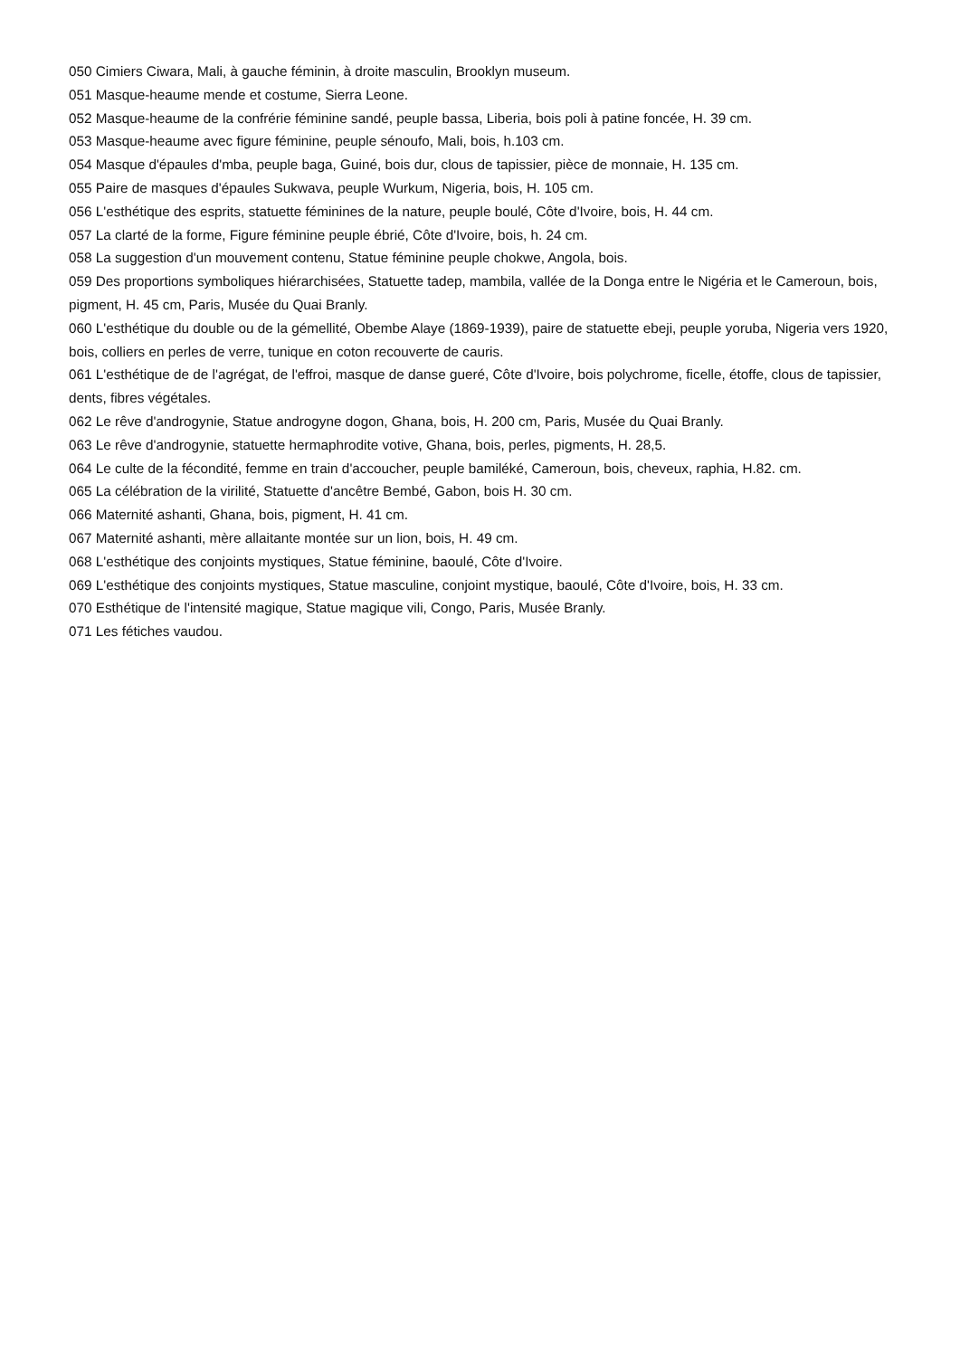050 Cimiers Ciwara, Mali, à gauche féminin, à droite masculin, Brooklyn museum.
051 Masque-heaume mende et costume, Sierra Leone.
052 Masque-heaume de la confrérie féminine sandé, peuple bassa, Liberia, bois poli à patine foncée, H. 39 cm.
053 Masque-heaume avec figure féminine, peuple sénoufo, Mali, bois, h.103 cm.
054 Masque d'épaules d'mba, peuple baga, Guiné, bois dur, clous de tapissier, pièce de monnaie, H. 135 cm.
055 Paire de masques d'épaules Sukwava, peuple Wurkum, Nigeria, bois, H. 105 cm.
056 L'esthétique des esprits, statuette féminines de la nature, peuple boulé, Côte d'Ivoire, bois, H. 44 cm.
057 La clarté de la forme, Figure féminine peuple ébrié, Côte d'Ivoire, bois, h. 24 cm.
058 La suggestion d'un mouvement contenu, Statue féminine peuple chokwe, Angola, bois.
059 Des proportions symboliques hiérarchisées, Statuette tadep, mambila, vallée de la Donga entre le Nigéria et le Cameroun, bois, pigment, H. 45 cm, Paris, Musée du Quai Branly.
060 L'esthétique du double ou de la gémellité, Obembe Alaye (1869-1939), paire de statuette ebeji, peuple yoruba, Nigeria vers 1920, bois, colliers en perles de verre, tunique en coton recouverte de cauris.
061 L'esthétique de de l'agrégat, de l'effroi, masque de danse gueré, Côte d'Ivoire, bois polychrome, ficelle, étoffe, clous de tapissier, dents, fibres végétales.
062 Le rêve d'androgynie, Statue androgyne dogon, Ghana, bois, H. 200 cm, Paris, Musée du Quai Branly.
063 Le rêve d'androgynie, statuette hermaphrodite votive, Ghana, bois, perles, pigments, H. 28,5.
064 Le culte de la fécondité, femme en train d'accoucher, peuple bamiléké, Cameroun, bois, cheveux, raphia, H.82. cm.
065 La célébration de la virilité, Statuette d'ancêtre Bembé, Gabon, bois H. 30 cm.
066 Maternité ashanti, Ghana, bois, pigment, H. 41 cm.
067 Maternité ashanti, mère allaitante montée sur un lion, bois, H. 49 cm.
068 L'esthétique des conjoints mystiques, Statue féminine, baoulé, Côte d'Ivoire.
069 L'esthétique des conjoints mystiques, Statue masculine, conjoint mystique, baoulé, Côte d'Ivoire, bois, H. 33 cm.
070 Esthétique de l'intensité magique, Statue magique vili, Congo, Paris, Musée Branly.
071 Les fétiches vaudou.